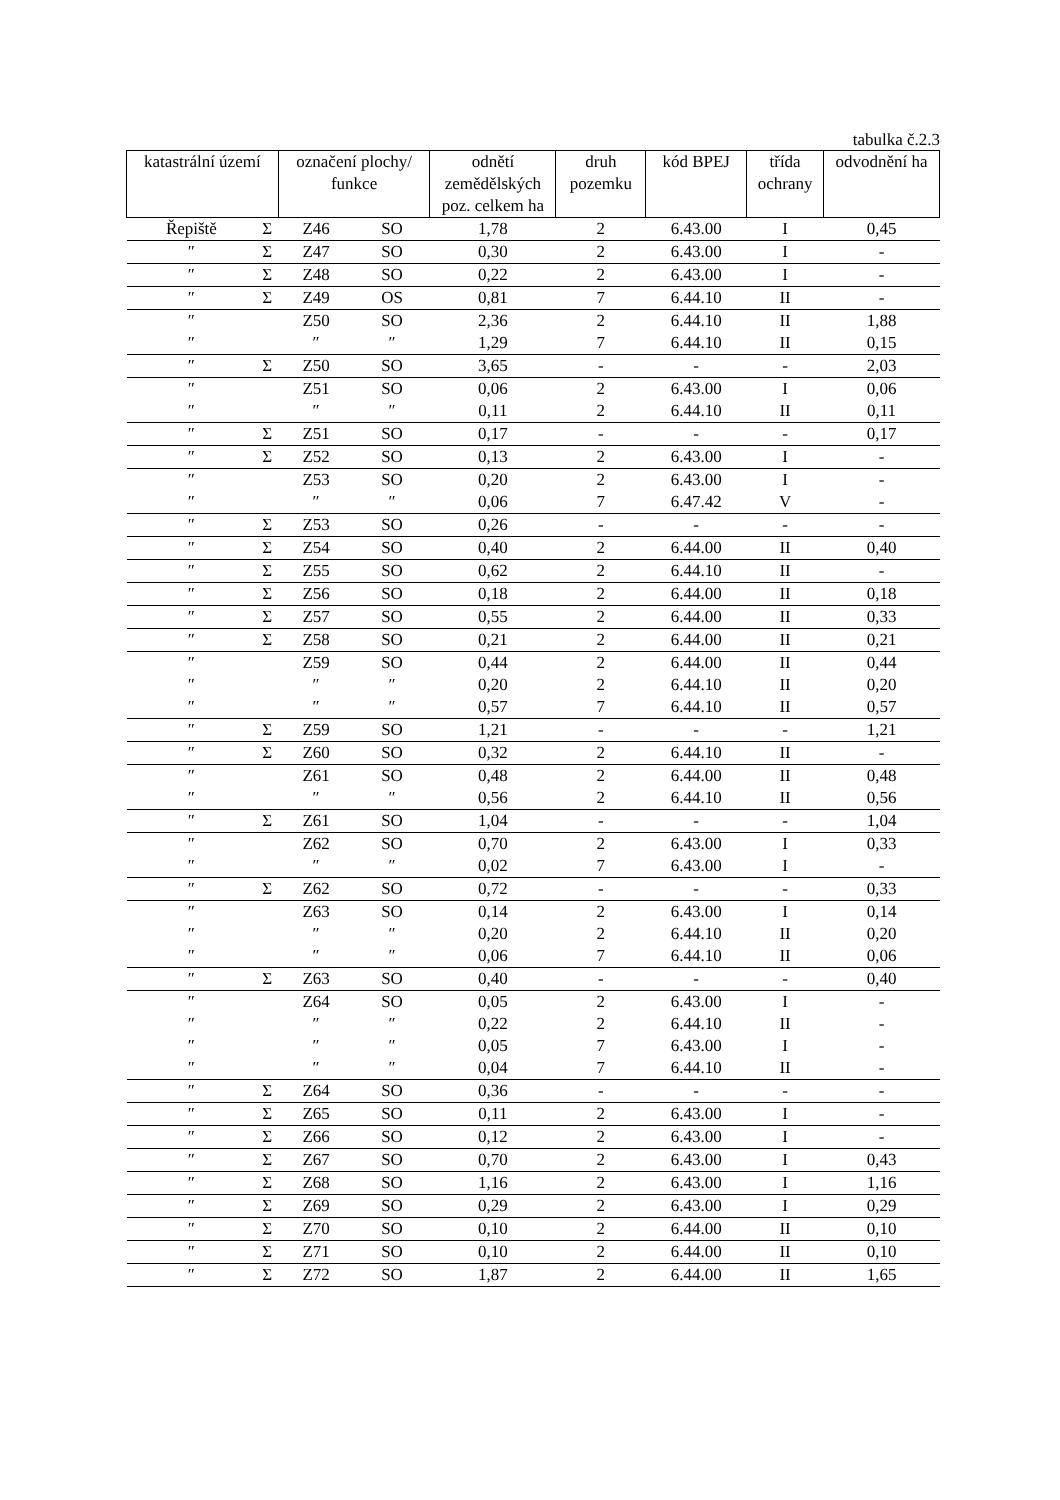tabulka č.2.3
| katastrální území | | označení plochy/ funkce | | odnětí zemědělských poz. celkem ha | druh pozemku | kód BPEJ | třída ochrany | odvodnění ha |
| --- | --- | --- | --- | --- | --- | --- | --- | --- |
| Řepiště | Σ | Z46 | SO | 1,78 | 2 | 6.43.00 | I | 0,45 |
| ″ | Σ | Z47 | SO | 0,30 | 2 | 6.43.00 | I | - |
| ″ | Σ | Z48 | SO | 0,22 | 2 | 6.43.00 | I | - |
| ″ | Σ | Z49 | OS | 0,81 | 7 | 6.44.10 | II | - |
| ″ | | Z50 | SO | 2,36 | 2 | 6.44.10 | II | 1,88 |
| ″ | | ″ | ″ | 1,29 | 7 | 6.44.10 | II | 0,15 |
| ″ | Σ | Z50 | SO | 3,65 | - | - | - | 2,03 |
| ″ | | Z51 | SO | 0,06 | 2 | 6.43.00 | I | 0,06 |
| ″ | | ″ | ″ | 0,11 | 2 | 6.44.10 | II | 0,11 |
| ″ | Σ | Z51 | SO | 0,17 | - | - | - | 0,17 |
| ″ | Σ | Z52 | SO | 0,13 | 2 | 6.43.00 | I | - |
| ″ | | Z53 | SO | 0,20 | 2 | 6.43.00 | I | - |
| ″ | | ″ | ″ | 0,06 | 7 | 6.47.42 | V | - |
| ″ | Σ | Z53 | SO | 0,26 | - | - | - | - |
| ″ | Σ | Z54 | SO | 0,40 | 2 | 6.44.00 | II | 0,40 |
| ″ | Σ | Z55 | SO | 0,62 | 2 | 6.44.10 | II | - |
| ″ | Σ | Z56 | SO | 0,18 | 2 | 6.44.00 | II | 0,18 |
| ″ | Σ | Z57 | SO | 0,55 | 2 | 6.44.00 | II | 0,33 |
| ″ | Σ | Z58 | SO | 0,21 | 2 | 6.44.00 | II | 0,21 |
| ″ | | Z59 | SO | 0,44 | 2 | 6.44.00 | II | 0,44 |
| ″ | | ″ | ″ | 0,20 | 2 | 6.44.10 | II | 0,20 |
| ″ | | ″ | ″ | 0,57 | 7 | 6.44.10 | II | 0,57 |
| ″ | Σ | Z59 | SO | 1,21 | - | - | - | 1,21 |
| ″ | Σ | Z60 | SO | 0,32 | 2 | 6.44.10 | II | - |
| ″ | | Z61 | SO | 0,48 | 2 | 6.44.00 | II | 0,48 |
| ″ | | ″ | ″ | 0,56 | 2 | 6.44.10 | II | 0,56 |
| ″ | Σ | Z61 | SO | 1,04 | - | - | - | 1,04 |
| ″ | | Z62 | SO | 0,70 | 2 | 6.43.00 | I | 0,33 |
| ″ | | ″ | ″ | 0,02 | 7 | 6.43.00 | I | - |
| ″ | Σ | Z62 | SO | 0,72 | - | - | - | 0,33 |
| ″ | | Z63 | SO | 0,14 | 2 | 6.43.00 | I | 0,14 |
| ″ | | ″ | ″ | 0,20 | 2 | 6.44.10 | II | 0,20 |
| ″ | | ″ | ″ | 0,06 | 7 | 6.44.10 | II | 0,06 |
| ″ | Σ | Z63 | SO | 0,40 | - | - | - | 0,40 |
| ″ | | Z64 | SO | 0,05 | 2 | 6.43.00 | I | - |
| ″ | | ″ | ″ | 0,22 | 2 | 6.44.10 | II | - |
| ″ | | ″ | ″ | 0,05 | 7 | 6.43.00 | I | - |
| ″ | | ″ | ″ | 0,04 | 7 | 6.44.10 | II | - |
| ″ | Σ | Z64 | SO | 0,36 | - | - | - | - |
| ″ | Σ | Z65 | SO | 0,11 | 2 | 6.43.00 | I | - |
| ″ | Σ | Z66 | SO | 0,12 | 2 | 6.43.00 | I | - |
| ″ | Σ | Z67 | SO | 0,70 | 2 | 6.43.00 | I | 0,43 |
| ″ | Σ | Z68 | SO | 1,16 | 2 | 6.43.00 | I | 1,16 |
| ″ | Σ | Z69 | SO | 0,29 | 2 | 6.43.00 | I | 0,29 |
| ″ | Σ | Z70 | SO | 0,10 | 2 | 6.44.00 | II | 0,10 |
| ″ | Σ | Z71 | SO | 0,10 | 2 | 6.44.00 | II | 0,10 |
| ″ | Σ | Z72 | SO | 1,87 | 2 | 6.44.00 | II | 1,65 |